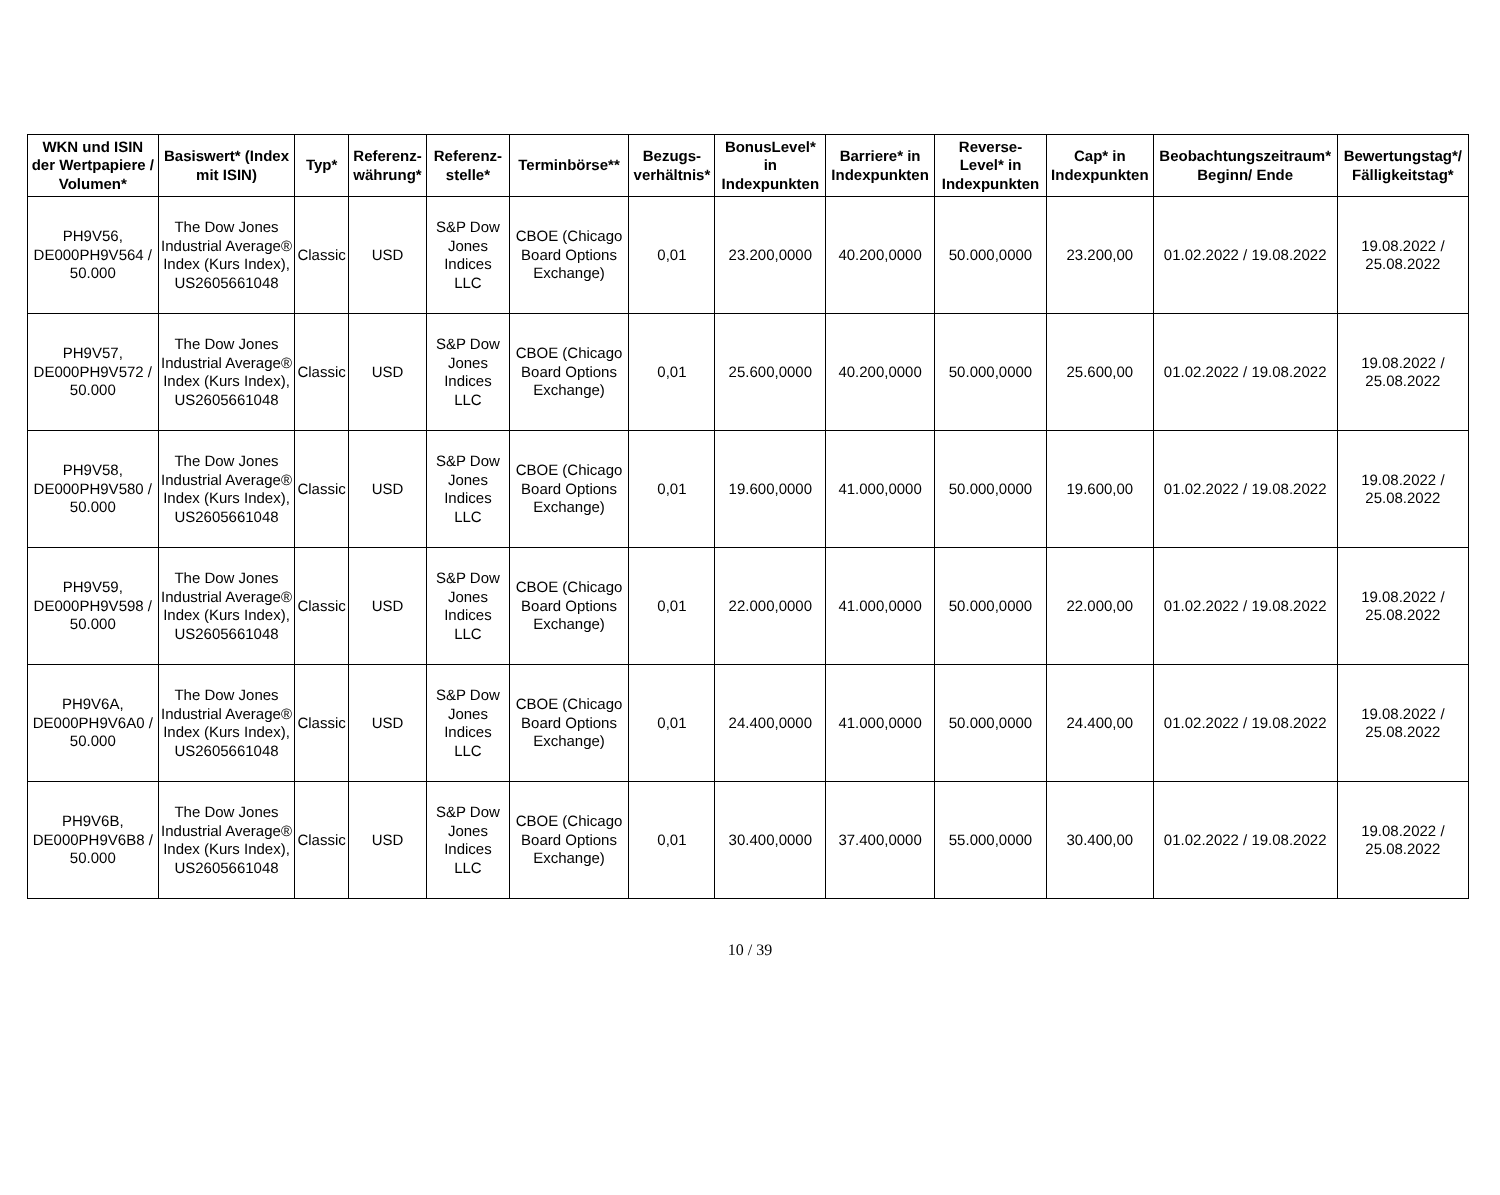| WKN und ISIN der Wertpapiere / Volumen* | Basiswert* (Index mit ISIN) | Typ* | Referenz-währung* | Referenz-stelle* | Terminbörse** | Bezugs-verhältnis* | BonusLevel* in Indexpunkten | Barriere* in Indexpunkten | Reverse-Level* in Indexpunkten | Cap* in Indexpunkten | Beobachtungszeitraum* Beginn/ Ende | Bewertungstag*/ Fälligkeitstag* |
| --- | --- | --- | --- | --- | --- | --- | --- | --- | --- | --- | --- | --- |
| PH9V56, DE000PH9V564 / 50.000 | The Dow Jones Industrial Average® Index (Kurs Index), US2605661048 | Classic | USD | S&P Dow Jones Indices LLC | CBOE (Chicago Board Options Exchange) | 0,01 | 23.200,0000 | 40.200,0000 | 50.000,0000 | 23.200,00 | 01.02.2022 / 19.08.2022 | 19.08.2022 / 25.08.2022 |
| PH9V57, DE000PH9V572 / 50.000 | The Dow Jones Industrial Average® Index (Kurs Index), US2605661048 | Classic | USD | S&P Dow Jones Indices LLC | CBOE (Chicago Board Options Exchange) | 0,01 | 25.600,0000 | 40.200,0000 | 50.000,0000 | 25.600,00 | 01.02.2022 / 19.08.2022 | 19.08.2022 / 25.08.2022 |
| PH9V58, DE000PH9V580 / 50.000 | The Dow Jones Industrial Average® Index (Kurs Index), US2605661048 | Classic | USD | S&P Dow Jones Indices LLC | CBOE (Chicago Board Options Exchange) | 0,01 | 19.600,0000 | 41.000,0000 | 50.000,0000 | 19.600,00 | 01.02.2022 / 19.08.2022 | 19.08.2022 / 25.08.2022 |
| PH9V59, DE000PH9V598 / 50.000 | The Dow Jones Industrial Average® Index (Kurs Index), US2605661048 | Classic | USD | S&P Dow Jones Indices LLC | CBOE (Chicago Board Options Exchange) | 0,01 | 22.000,0000 | 41.000,0000 | 50.000,0000 | 22.000,00 | 01.02.2022 / 19.08.2022 | 19.08.2022 / 25.08.2022 |
| PH9V6A, DE000PH9V6A0 / 50.000 | The Dow Jones Industrial Average® Index (Kurs Index), US2605661048 | Classic | USD | S&P Dow Jones Indices LLC | CBOE (Chicago Board Options Exchange) | 0,01 | 24.400,0000 | 41.000,0000 | 50.000,0000 | 24.400,00 | 01.02.2022 / 19.08.2022 | 19.08.2022 / 25.08.2022 |
| PH9V6B, DE000PH9V6B8 / 50.000 | The Dow Jones Industrial Average® Index (Kurs Index), US2605661048 | Classic | USD | S&P Dow Jones Indices LLC | CBOE (Chicago Board Options Exchange) | 0,01 | 30.400,0000 | 37.400,0000 | 55.000,0000 | 30.400,00 | 01.02.2022 / 19.08.2022 | 19.08.2022 / 25.08.2022 |
10 / 39